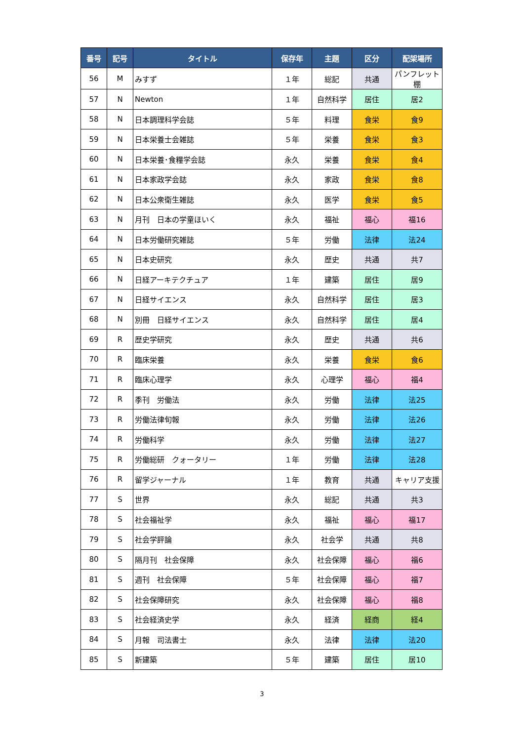| 番号 | 記号 | タイトル | 保存年 | 主題 | 区分 | 配架場所 |
| --- | --- | --- | --- | --- | --- | --- |
| 56 | M | みすず | １年 | 総記 | 共通 | パンフレット棚 |
| 57 | N | Newton | １年 | 自然科学 | 居住 | 居2 |
| 58 | N | 日本調理科学会誌 | ５年 | 料理 | 食栄 | 食9 |
| 59 | N | 日本栄養士会雑誌 | ５年 | 栄養 | 食栄 | 食3 |
| 60 | N | 日本栄養･食糧学会誌 | 永久 | 栄養 | 食栄 | 食4 |
| 61 | N | 日本家政学会誌 | 永久 | 家政 | 食栄 | 食8 |
| 62 | N | 日本公衆衛生雑誌 | 永久 | 医学 | 食栄 | 食5 |
| 63 | N | 月刊 日本の学童ほいく | 永久 | 福祉 | 福心 | 福16 |
| 64 | N | 日本労働研究雑誌 | ５年 | 労働 | 法律 | 法24 |
| 65 | N | 日本史研究 | 永久 | 歴史 | 共通 | 共7 |
| 66 | N | 日経アーキテクチュア | １年 | 建築 | 居住 | 居9 |
| 67 | N | 日経サイエンス | 永久 | 自然科学 | 居住 | 居3 |
| 68 | N | 別冊 日経サイエンス | 永久 | 自然科学 | 居住 | 居4 |
| 69 | R | 歴史学研究 | 永久 | 歴史 | 共通 | 共6 |
| 70 | R | 臨床栄養 | 永久 | 栄養 | 食栄 | 食6 |
| 71 | R | 臨床心理学 | 永久 | 心理学 | 福心 | 福4 |
| 72 | R | 季刊 労働法 | 永久 | 労働 | 法律 | 法25 |
| 73 | R | 労働法律旬報 | 永久 | 労働 | 法律 | 法26 |
| 74 | R | 労働科学 | 永久 | 労働 | 法律 | 法27 |
| 75 | R | 労働総研 クォータリー | １年 | 労働 | 法律 | 法28 |
| 76 | R | 留学ジャーナル | １年 | 教育 | 共通 | キャリア支援 |
| 77 | S | 世界 | 永久 | 総記 | 共通 | 共3 |
| 78 | S | 社会福祉学 | 永久 | 福祉 | 福心 | 福17 |
| 79 | S | 社会学評論 | 永久 | 社会学 | 共通 | 共8 |
| 80 | S | 隔月刊 社会保障 | 永久 | 社会保障 | 福心 | 福6 |
| 81 | S | 週刊 社会保障 | ５年 | 社会保障 | 福心 | 福7 |
| 82 | S | 社会保障研究 | 永久 | 社会保障 | 福心 | 福8 |
| 83 | S | 社会経済史学 | 永久 | 経済 | 経商 | 経4 |
| 84 | S | 月報 司法書士 | 永久 | 法律 | 法律 | 法20 |
| 85 | S | 新建築 | ５年 | 建築 | 居住 | 居10 |
3